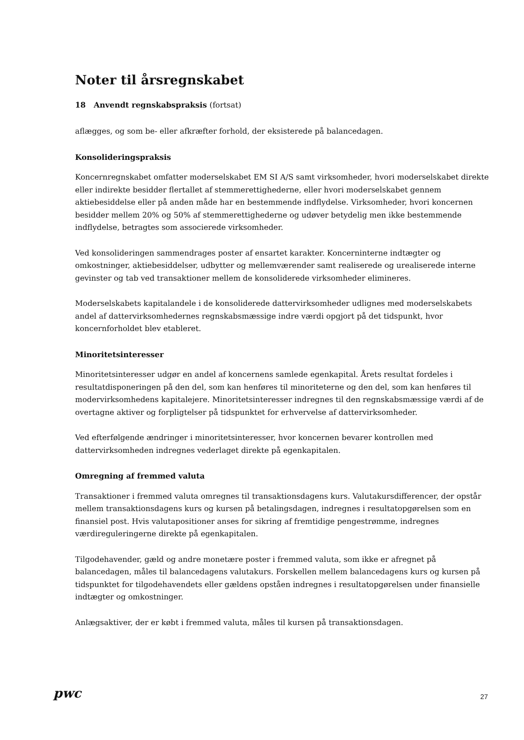Noter til årsregnskabet
18 Anvendt regnskabspraksis (fortsat)
aflægges, og som be- eller afkræfter forhold, der eksisterede på balancedagen.
Konsolideringspraksis
Koncernregnskabet omfatter moderselskabet EM SI A/S samt virksomheder, hvori moderselskabet direkte eller indirekte besidder flertallet af stemmerettighederne, eller hvori moderselskabet gennem aktiebesiddelse eller på anden måde har en bestemmende indflydelse. Virksomheder, hvori koncernen besidder mellem 20% og 50% af stemmerettighederne og udøver betydelig men ikke bestemmende indflydelse, betragtes som associerede virksomheder.
Ved konsolideringen sammendrages poster af ensartet karakter. Koncerninterne indtægter og omkostninger, aktiebesiddelser, udbytter og mellemværender samt realiserede og urealiserede interne gevinster og tab ved transaktioner mellem de konsoliderede virksomheder elimineres.
Moderselskabets kapitalandele i de konsoliderede dattervirksomheder udlignes med moderselskabets andel af dattervirksomhedernes regnskabsmæssige indre værdi opgjort på det tidspunkt, hvor koncernforholdet blev etableret.
Minoritetsinteresser
Minoritetsinteresser udgør en andel af koncernens samlede egenkapital. Årets resultat fordeles i resultatdisponeringen på den del, som kan henføres til minoriteterne og den del, som kan henføres til modervirksomhedens kapitalejere. Minoritetsinteresser indregnes til den regnskabsmæssige værdi af de overtagne aktiver og forpligtelser på tidspunktet for erhvervelse af dattervirksomheder.
Ved efterfølgende ændringer i minoritetsinteresser, hvor koncernen bevarer kontrollen med dattervirksomheden indregnes vederlaget direkte på egenkapitalen.
Omregning af fremmed valuta
Transaktioner i fremmed valuta omregnes til transaktionsdagens kurs. Valutakursdifferencer, der opstår mellem transaktionsdagens kurs og kursen på betalingsdagen, indregnes i resultatopgørelsen som en finansiel post. Hvis valutapositioner anses for sikring af fremtidige pengestrømme, indregnes værdireguleringerne direkte på egenkapitalen.
Tilgodehavender, gæld og andre monetære poster i fremmed valuta, som ikke er afregnet på balancedagen, måles til balancedagens valutakurs. Forskellen mellem balancedagens kurs og kursen på tidspunktet for tilgodehavendets eller gældens opståen indregnes i resultatopgørelsen under finansielle indtægter og omkostninger.
Anlægsaktiver, der er købt i fremmed valuta, måles til kursen på transaktionsdagen.
pwc
27